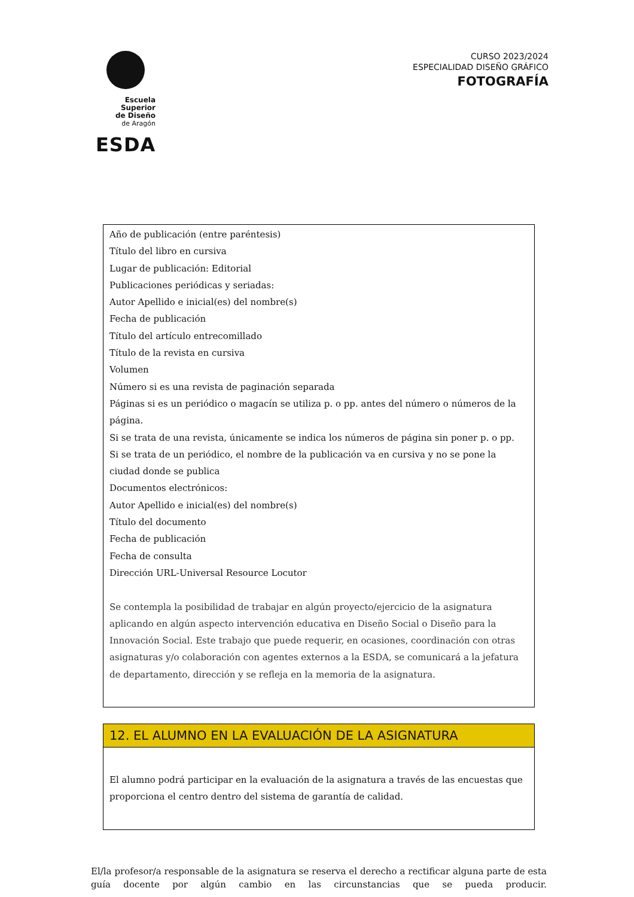Escuela Superior
de Diseño
de Aragón
ESDA
CURSO 2023/2024
ESPECIALIDAD DISEÑO GRÁFICO
FOTOGRAFÍA
| Año de publicación (entre paréntesis) Título del libro en cursiva Lugar de publicación: Editorial Publicaciones periódicas y seriadas: Autor Apellido e inicial(es) del nombre(s) Fecha de publicación Título del artículo entrecomillado Título de la revista en cursiva Volumen Número si es una revista de paginación separada Páginas si es un periódico o magacín se utiliza p. o pp. antes del número o números de la página. Si se trata de una revista, únicamente se indica los números de página sin poner p. o pp. Si se trata de un periódico, el nombre de la publicación va en cursiva y no se pone la ciudad donde se publica Documentos electrónicos: Autor Apellido e inicial(es) del nombre(s) Título del documento Fecha de publicación Fecha de consulta Dirección URL-Universal Resource Locutor Se contempla la posibilidad de trabajar en algún proyecto/ejercicio de la asignatura aplicando en algún aspecto intervención educativa en Diseño Social o Diseño para la Innovación Social. Este trabajo que puede requerir, en ocasiones, coordinación con otras asignaturas y/o colaboración con agentes externos a la ESDA, se comunicará a la jefatura de departamento, dirección y se refleja en la memoria de la asignatura. |
| 12. EL ALUMNO EN LA EVALUACIÓN DE LA ASIGNATURA |
| El alumno podrá participar en la evaluación de la asignatura a través de las encuestas que proporciona el centro dentro del sistema de garantía de calidad. |
El/la profesor/a responsable de la asignatura se reserva el derecho a rectificar alguna parte de esta guía docente por algún cambio en las circunstancias que se pueda producir.